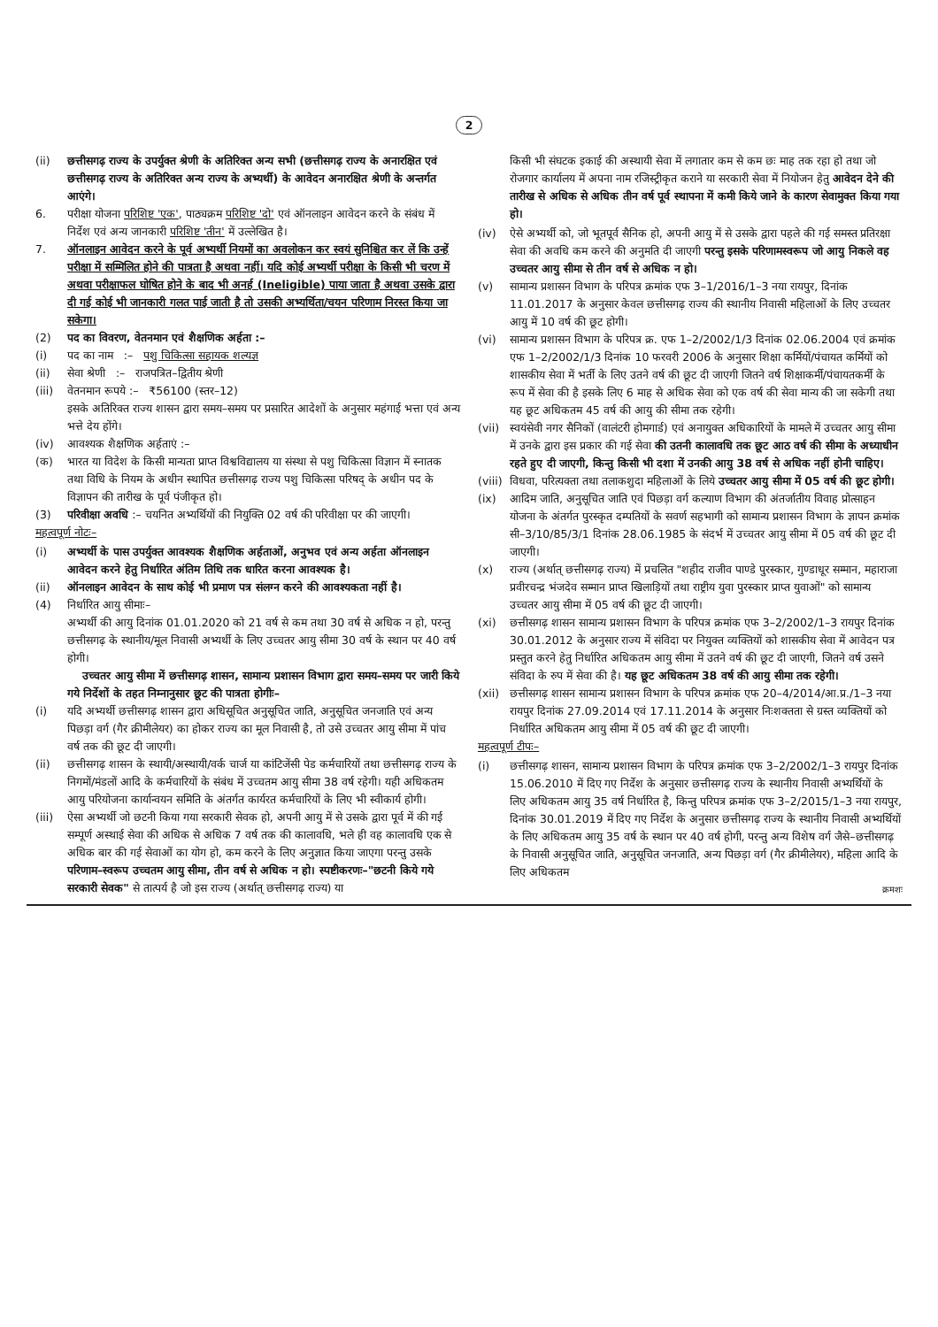2
(ii) छत्तीसगढ़ राज्य के उपर्युक्त श्रेणी के अतिरिक्त अन्य सभी (छत्तीसगढ़ राज्य के अनारक्षित एवं छत्तीसगढ़ राज्य के अतिरिक्त अन्य राज्य के अभ्यर्थी) के आवेदन अनारक्षित श्रेणी के अन्तर्गत आएंगे।
6. परीक्षा योजना परिशिष्ट 'एक', पाठ्यक्रम परिशिष्ट 'दो' एवं ऑनलाइन आवेदन करने के संबंध में निर्देश एवं अन्य जानकारी परिशिष्ट 'तीन' में उल्लेखित है।
7. ऑनलाइन आवेदन करने के पूर्व अभ्यर्थी नियमों का अवलोकन कर स्वयं सुनिश्चित कर लें कि उन्हें परीक्षा में सम्मिलित होने की पात्रता है अथवा नहीं। यदि कोई अभ्यर्थी परीक्षा के किसी भी चरण में अथवा परीक्षाफल घोषित होने के बाद भी अनर्ह (Ineligible) पाया जाता है अथवा उसके द्वारा दी गई कोई भी जानकारी गलत पाई जाती है तो उसकी अभ्यर्थिता/चयन परिणाम निरस्त किया जा सकेगा।
(2) पद का विवरण, वेतनमान एवं शैक्षणिक अर्हता :–
(i) पद का नाम :– पशु चिकित्सा सहायक शल्यज्ञ
(ii) सेवा श्रेणी :– राजपत्रित–द्वितीय श्रेणी
(iii)
वेतनमान रूपये :– ₹56100 (स्तर–12)
इसके अतिरिक्त राज्य शासन द्वारा समय–समय पर प्रसारित आदेशों के अनुसार महंगाई भत्ता एवं अन्य भत्ते देय होंगे।
(iv) आवश्यक शैक्षणिक अर्हताएं :–
(क) भारत या विदेश के किसी मान्यता प्राप्त विश्वविद्यालय या संस्था से पशु चिकित्सा विज्ञान में स्नातक तथा विधि के नियम के अधीन स्थापित छत्तीसगढ़ राज्य पशु चिकित्सा परिषद् के अधीन पद के विज्ञापन की तारीख के पूर्व पंजीकृत हो।
(3) परिवीक्षा अवधि :– चयनित अभ्यर्थियों की नियुक्ति 02 वर्ष की परिवीक्षा पर की जाएगी।
महत्वपूर्ण नोटः–
(i) अभ्यर्थी के पास उपर्युक्त आवश्यक शैक्षणिक अर्हताओं, अनुभव एवं अन्य अर्हता ऑनलाइन आवेदन करने हेतु निर्धारित अंतिम तिथि तक धारित करना आवश्यक है।
(ii) ऑनलाइन आवेदन के साथ कोई भी प्रमाण पत्र संलग्न करने की आवश्यकता नहीं है।
(4) निर्धारित आयु सीमाः–
अभ्यर्थी की आयु दिनांक 01.01.2020 को 21 वर्ष से कम तथा 30 वर्ष से अधिक न हो, परन्तु छत्तीसगढ़ के स्थानीय/मूल निवासी अभ्यर्थी के लिए उच्चतर आयु सीमा 30 वर्ष के स्थान पर 40 वर्ष होगी।
उच्चतर आयु सीमा में छत्तीसगढ़ शासन, सामान्य प्रशासन विभाग द्वारा समय–समय पर जारी किये गये निर्देशों के तहत निम्नानुसार छूट की पात्रता होगीः–
(i) यदि अभ्यर्थी छत्तीसगढ़ शासन द्वारा अधिसूचित अनुसूचित जाति, अनुसूचित जनजाति एवं अन्य पिछड़ा वर्ग (गैर क्रीमीलेयर) का होकर राज्य का मूल निवासी है, तो उसे उच्चतर आयु सीमा में पांच वर्ष तक की छूट दी जाएगी।
(ii) छत्तीसगढ़ शासन के स्थायी/अस्थायी/वर्क चार्ज या कांटिजेंसी पेड कर्मचारियों तथा छत्तीसगढ़ राज्य के निगमों/मंडलों आदि के कर्मचारियों के संबंध में उच्चतम आयु सीमा 38 वर्ष रहेगी। यही अधिकतम आयु परियोजना कार्यान्वयन समिति के अंतर्गत कार्यरत कर्मचारियों के लिए भी स्वीकार्य होगी।
(iii)
ऐसा अभ्यर्थी जो छटनी किया गया सरकारी सेवक हो, अपनी आयु में से उसके द्वारा पूर्व में की गई सम्पूर्ण अस्थाई सेवा की अधिक से अधिक 7 वर्ष तक की कालावधि, भले ही वह कालावधि एक से अधिक बार की गई सेवाओं का योग हो, कम करने के लिए अनुज्ञात किया जाएगा परन्तु उसके परिणाम–स्वरूप उच्चतम आयु सीमा, तीन वर्ष से अधिक न हो। स्पष्टीकरणः–"छटनी किये गये सरकारी सेवक" से तात्पर्य है जो इस राज्य (अर्थात् छत्तीसगढ़ राज्य) या
किसी भी संघटक इकाई की अस्थायी सेवा में लगातार कम से कम छः माह तक रहा हो तथा जो रोजगार कार्यालय में अपना नाम रजिस्ट्रीकृत कराने या सरकारी सेवा में नियोजन हेतु आवेदन देने की तारीख से अधिक से अधिक तीन वर्ष पूर्व स्थापना में कमी किये जाने के कारण सेवामुक्त किया गया हो।
(iv) ऐसे अभ्यर्थी को, जो भूतपूर्व सैनिक हो, अपनी आयु में से उसके द्वारा पहले की गई समस्त प्रतिरक्षा सेवा की अवधि कम करने की अनुमति दी जाएगी परन्तु इसके परिणामस्वरूप जो आयु निकले वह उच्चतर आयु सीमा से तीन वर्ष से अधिक न हो।
(v) सामान्य प्रशासन विभाग के परिपत्र क्रमांक एफ 3–1/2016/1–3 नया रायपुर, दिनांक 11.01.2017 के अनुसार केवल छत्तीसगढ़ राज्य की स्थानीय निवासी महिलाओं के लिए उच्चतर आयु में 10 वर्ष की छूट होगी।
(vi) सामान्य प्रशासन विभाग के परिपत्र क्र. एफ 1–2/2002/1/3 दिनांक 02.06.2004 एवं क्रमांक एफ 1–2/2002/1/3 दिनांक 10 फरवरी 2006 के अनुसार शिक्षा कर्मियों/पंचायत कर्मियों को शासकीय सेवा में भर्ती के लिए उतने वर्ष की छूट दी जाएगी जितने वर्ष शिक्षाकर्मी/पंचायतकर्मी के रूप में सेवा की है इसके लिए 6 माह से अधिक सेवा को एक वर्ष की सेवा मान्य की जा सकेगी तथा यह छूट अधिकतम 45 वर्ष की आयु की सीमा तक रहेगी।
(vii)
स्वयंसेवी नगर सैनिकों (वालंटरी होमगार्ड) एवं अनायुक्त अधिकारियों के मामले में उच्चतर आयु सीमा में उनके द्वारा इस प्रकार की गई सेवा की उतनी कालावधि तक छूट आठ वर्ष की सीमा के अध्याधीन रहते हुए दी जाएगी, किन्तु किसी भी दशा में उनकी आयु 38 वर्ष से अधिक नहीं होनी चाहिए।
(viii)
विधवा, परित्यक्ता तथा तलाकशुदा महिलाओं के लिये उच्चतर आयु सीमा में 05 वर्ष की छूट होगी।
(ix) आदिम जाति, अनुसूचित जाति एवं पिछड़ा वर्ग कल्याण विभाग की अंतर्जातीय विवाह प्रोत्साहन योजना के अंतर्गत पुरस्कृत दम्पतियों के सवर्ण सहभागी को सामान्य प्रशासन विभाग के ज्ञापन क्रमांक सी–3/10/85/3/1 दिनांक 28.06.1985 के संदर्भ में उच्चतर आयु सीमा में 05 वर्ष की छूट दी जाएगी।
(x) राज्य (अर्थात् छत्तीसगढ़ राज्य) में प्रचलित "शहीद राजीव पाण्डे पुरस्कार, गुण्डाधूर सम्मान, महाराजा प्रवीरचन्द्र भंजदेव सम्मान प्राप्त खिलाड़ियों तथा राष्ट्रीय युवा पुरस्कार प्राप्त युवाओं" को सामान्य उच्चतर आयु सीमा में 05 वर्ष की छूट दी जाएगी।
(xi) छत्तीसगढ़ शासन सामान्य प्रशासन विभाग के परिपत्र क्रमांक एफ 3–2/2002/1–3 रायपुर दिनांक 30.01.2012 के अनुसार राज्य में संविदा पर नियुक्त व्यक्तियों को शासकीय सेवा में आवेदन पत्र प्रस्तुत करने हेतु निर्धारित अधिकतम आयु सीमा में उतने वर्ष की छूट दी जाएगी, जितने वर्ष उसने संविदा के रुप में सेवा की है। यह छूट अधिकतम 38 वर्ष की आयु सीमा तक रहेगी।
(xii)
छत्तीसगढ़ शासन सामान्य प्रशासन विभाग के परिपत्र क्रमांक एफ 20–4/2014/आ.प्र./1–3 नया रायपुर दिनांक 27.09.2014 एवं 17.11.2014 के अनुसार निःशक्तता से ग्रस्त व्यक्तियों को निर्धारित अधिकतम आयु सीमा में 05 वर्ष की छूट दी जाएगी।
महत्वपूर्ण टीपः–
(i) छत्तीसगढ़ शासन, सामान्य प्रशासन विभाग के परिपत्र क्रमांक एफ 3–2/2002/1–3 रायपुर दिनांक 15.06.2010 में दिए गए निर्देश के अनुसार छत्तीसगढ़ राज्य के स्थानीय निवासी अभ्यर्थियों के लिए अधिकतम आयु 35 वर्ष निर्धारित है, किन्तु परिपत्र क्रमांक एफ 3–2/2015/1–3 नया रायपुर, दिनांक 30.01.2019 में दिए गए निर्देश के अनुसार छत्तीसगढ़ राज्य के स्थानीय निवासी अभ्यर्थियों के लिए अधिकतम आयु 35 वर्ष के स्थान पर 40 वर्ष होगी, परन्तु अन्य विशेष वर्ग जैसे–छत्तीसगढ़ के निवासी अनुसूचित जाति, अनुसूचित जनजाति, अन्य पिछड़ा वर्ग (गैर क्रीमीलेयर), महिला आदि के लिए अधिकतम
क्रमशः